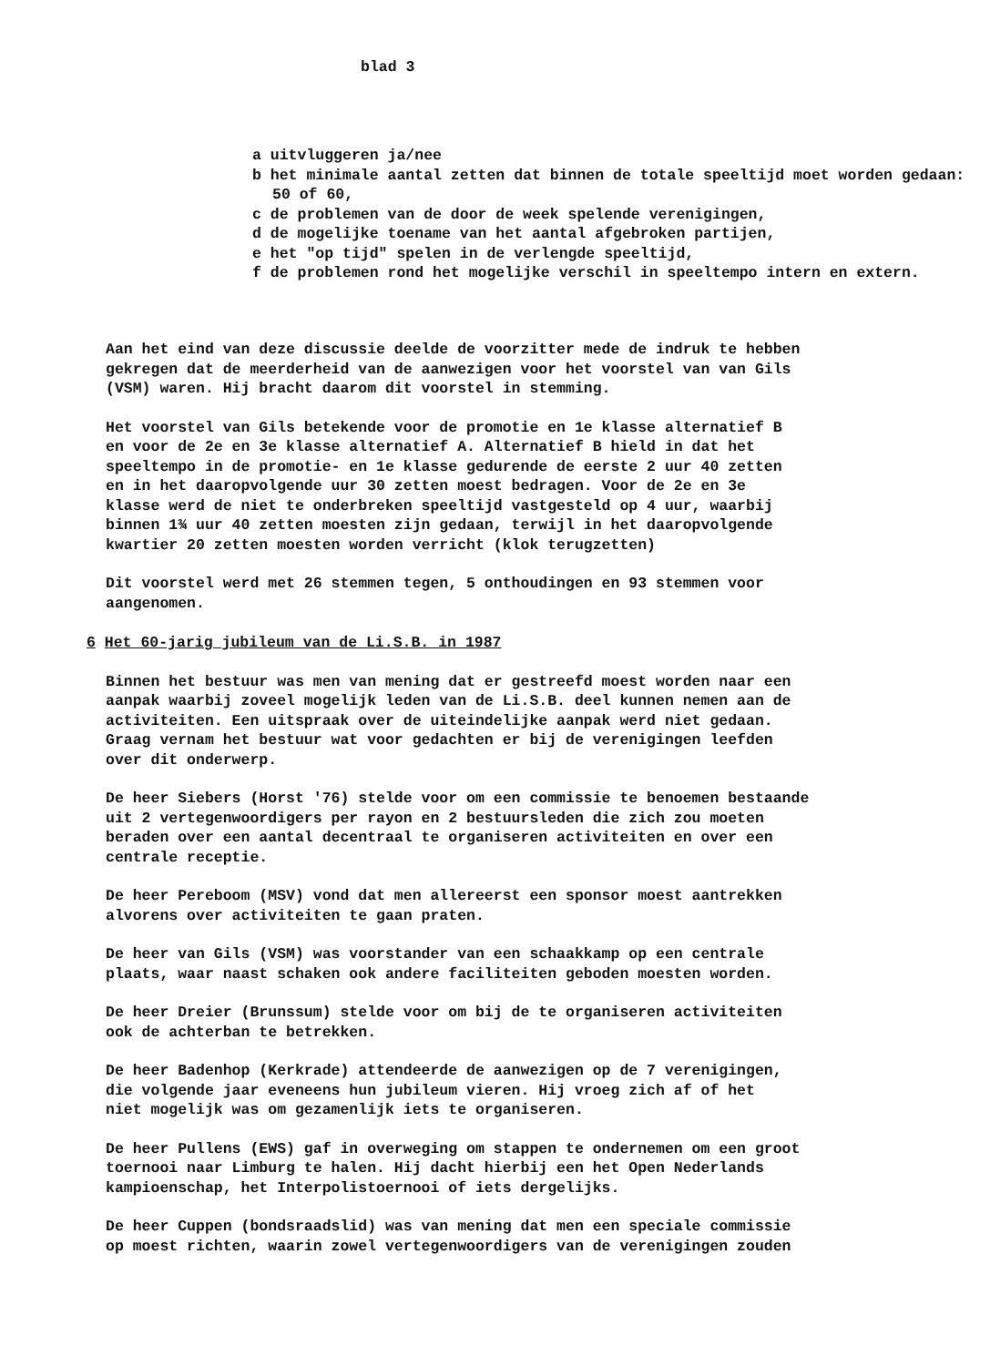blad 3
a uitvluggeren ja/nee
b het minimale aantal zetten dat binnen de totale speeltijd moet worden gedaan: 50 of 60,
c de problemen van de door de week spelende verenigingen,
d de mogelijke toename van het aantal afgebroken partijen,
e het "op tijd" spelen in de verlengde speeltijd,
f de problemen rond het mogelijke verschil in speeltempo intern en extern.
Aan het eind van deze discussie deelde de voorzitter mede de indruk te hebben gekregen dat de meerderheid van de aanwezigen voor het voorstel van van Gils (VSM) waren. Hij bracht daarom dit voorstel in stemming.
Het voorstel van Gils betekende voor de promotie en 1e klasse alternatief B en voor de 2e en 3e klasse alternatief A. Alternatief B hield in dat het speeltempo in de promotie- en 1e klasse gedurende de eerste 2 uur 40 zetten en in het daaropvolgende uur 30 zetten moest bedragen. Voor de 2e en 3e klasse werd de niet te onderbreken speeltijd vastgesteld op 4 uur, waarbij binnen 1¾ uur 40 zetten moesten zijn gedaan, terwijl in het daaropvolgende kwartier 20 zetten moesten worden verricht (klok terugzetten)
Dit voorstel werd met 26 stemmen tegen, 5 onthoudingen en 93 stemmen voor aangenomen.
6 Het 60-jarig jubileum van de Li.S.B. in 1987
Binnen het bestuur was men van mening dat er gestreefd moest worden naar een aanpak waarbij zoveel mogelijk leden van de Li.S.B. deel kunnen nemen aan de activiteiten. Een uitspraak over de uiteindelijke aanpak werd niet gedaan. Graag vernam het bestuur wat voor gedachten er bij de verenigingen leefden over dit onderwerp.
De heer Siebers (Horst '76) stelde voor om een commissie te benoemen bestaande uit 2 vertegenwoordigers per rayon en 2 bestuursleden die zich zou moeten beraden over een aantal decentraal te organiseren activiteiten en over een centrale receptie.
De heer Pereboom (MSV) vond dat men allereerst een sponsor moest aantrekken alvorens over activiteiten te gaan praten.
De heer van Gils (VSM) was voorstander van een schaakkamp op een centrale plaats, waar naast schaken ook andere faciliteiten geboden moesten worden.
De heer Dreier (Brunssum) stelde voor om bij de te organiseren activiteiten ook de achterban te betrekken.
De heer Badenhop (Kerkrade) attendeerde de aanwezigen op de 7 verenigingen, die volgende jaar eveneens hun jubileum vieren. Hij vroeg zich af of het niet mogelijk was om gezamenlijk iets te organiseren.
De heer Pullens (EWS) gaf in overweging om stappen te ondernemen om een groot toernooi naar Limburg te halen. Hij dacht hierbij een het Open Nederlands kampioenschap, het Interpolistoernooi of iets dergelijks.
De heer Cuppen (bondsraadslid) was van mening dat men een speciale commissie op moest richten, waarin zowel vertegenwoordigers van de verenigingen zouden